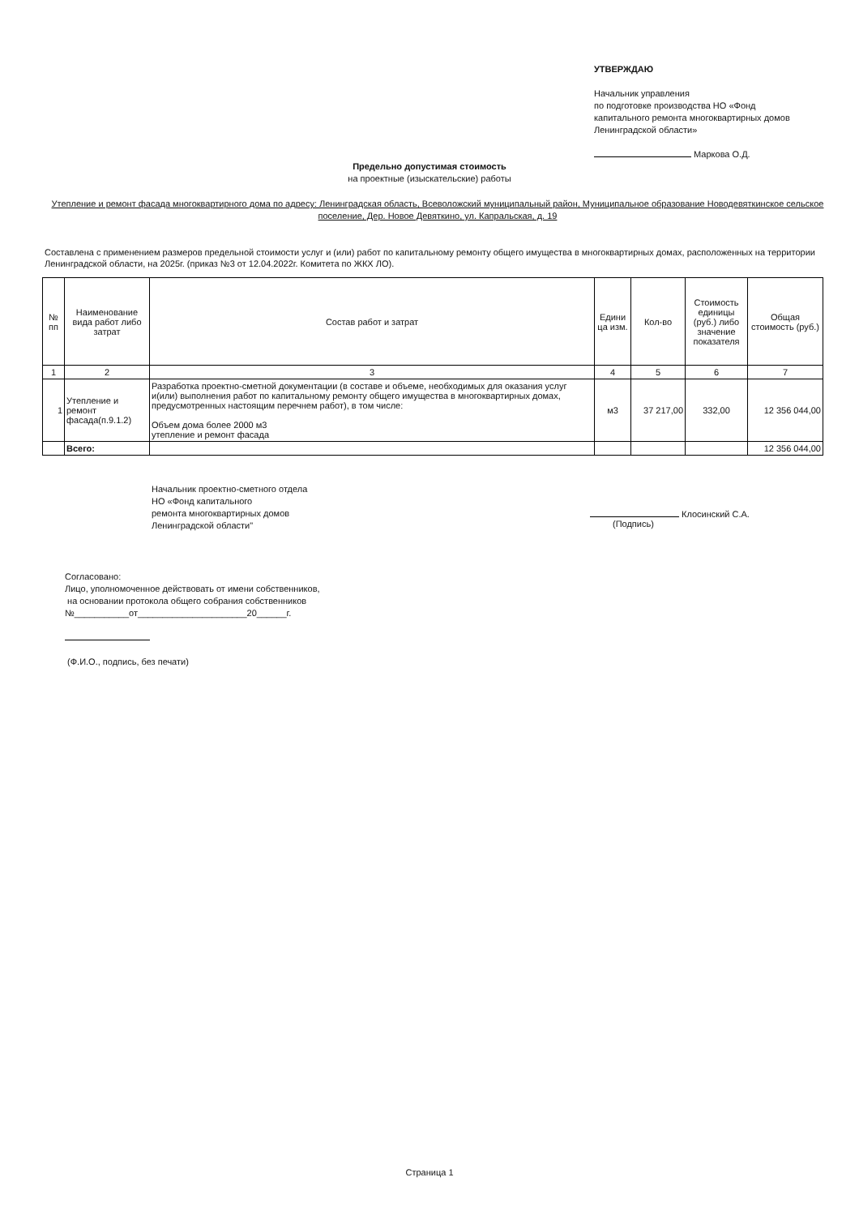УТВЕРЖДАЮ
Начальник управления
по подготовке производства НО «Фонд капитального ремонта многоквартирных домов Ленинградской области»
Маркова О.Д.
Предельно допустимая стоимость
на проектные (изыскательские) работы
Утепление и ремонт фасада многоквартирного дома по адресу: Ленинградская область, Всеволожский муниципальный район, Муниципальное образование Новодевяткинское сельское поселение, Дер. Новое Девяткино, ул. Капральская, д. 19
Составлена с применением размеров предельной стоимости услуг и (или) работ по капитальному ремонту общего имущества в многоквартирных домах, расположенных на территории Ленинградской области, на 2025г. (приказ №3 от 12.04.2022г. Комитета по ЖКХ ЛО).
| № пп | Наименование вида работ либо затрат | Состав работ и затрат | Едини ца изм. | Кол-во | Стоимость единицы (руб.) либо значение показателя | Общая стоимость (руб.) |
| --- | --- | --- | --- | --- | --- | --- |
| 1 | 2 | 3 | 4 | 5 | 6 | 7 |
| 1 | Утепление и ремонт фасада(п.9.1.2) | Разработка проектно-сметной документации (в составе и объеме, необходимых для оказания услуг и(или) выполнения работ по капитальному ремонту общего имущества в многоквартирных домах, предусмотренных настоящим перечнем работ), в том числе: Объем дома более 2000 м3 утепление и ремонт фасада | м3 | 37 217,00 | 332,00 | 12 356 044,00 |
| | Всего: | | | | | 12 356 044,00 |
Начальник проектно-сметного отдела
НО «Фонд капитального
ремонта многоквартирных домов
Ленинградской области"
Клосинский С.А.
(Подпись)
Согласовано:
Лицо, уполномоченное действовать от имени собственников,
на основании протокола общего собрания собственников
№___________от______________________20______г.
(Ф.И.О., подпись, без печати)
Страница 1